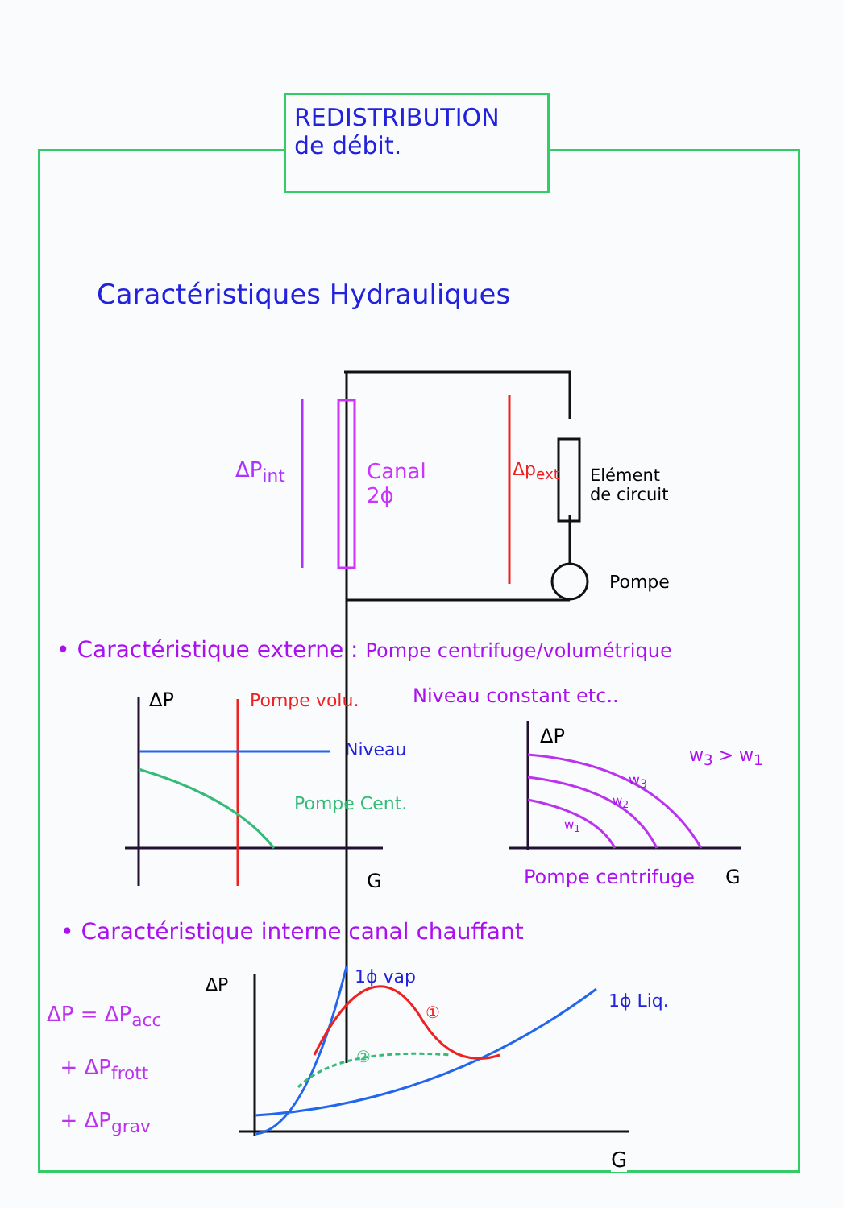REDISTRIBUTION
de débit.
Caractéristiques Hydrauliques
ΔP<sub>int</sub>
Canal
2ϕ
Δp<sub>ext</sub>
Elément
de circuit
Pompe
• Caractéristique externe : Pompe centrifuge/volumétrique
Niveau constant etc..
ΔP Pompe volu.
Niveau
Pompe Cent.
G
ΔP
w<sub>3</sub> > w<sub>1</sub>
w<sub>3</sub>
w<sub>2</sub>
w<sub>1</sub>
Pompe centrifuge G
• Caractéristique interne canal chauffant
ΔP 1ϕ vap
1ϕ Liq.
①
②
ΔP = ΔP<sub>acc</sub>
+ ΔP<sub>frott</sub>
+ ΔP<sub>grav</sub>
G